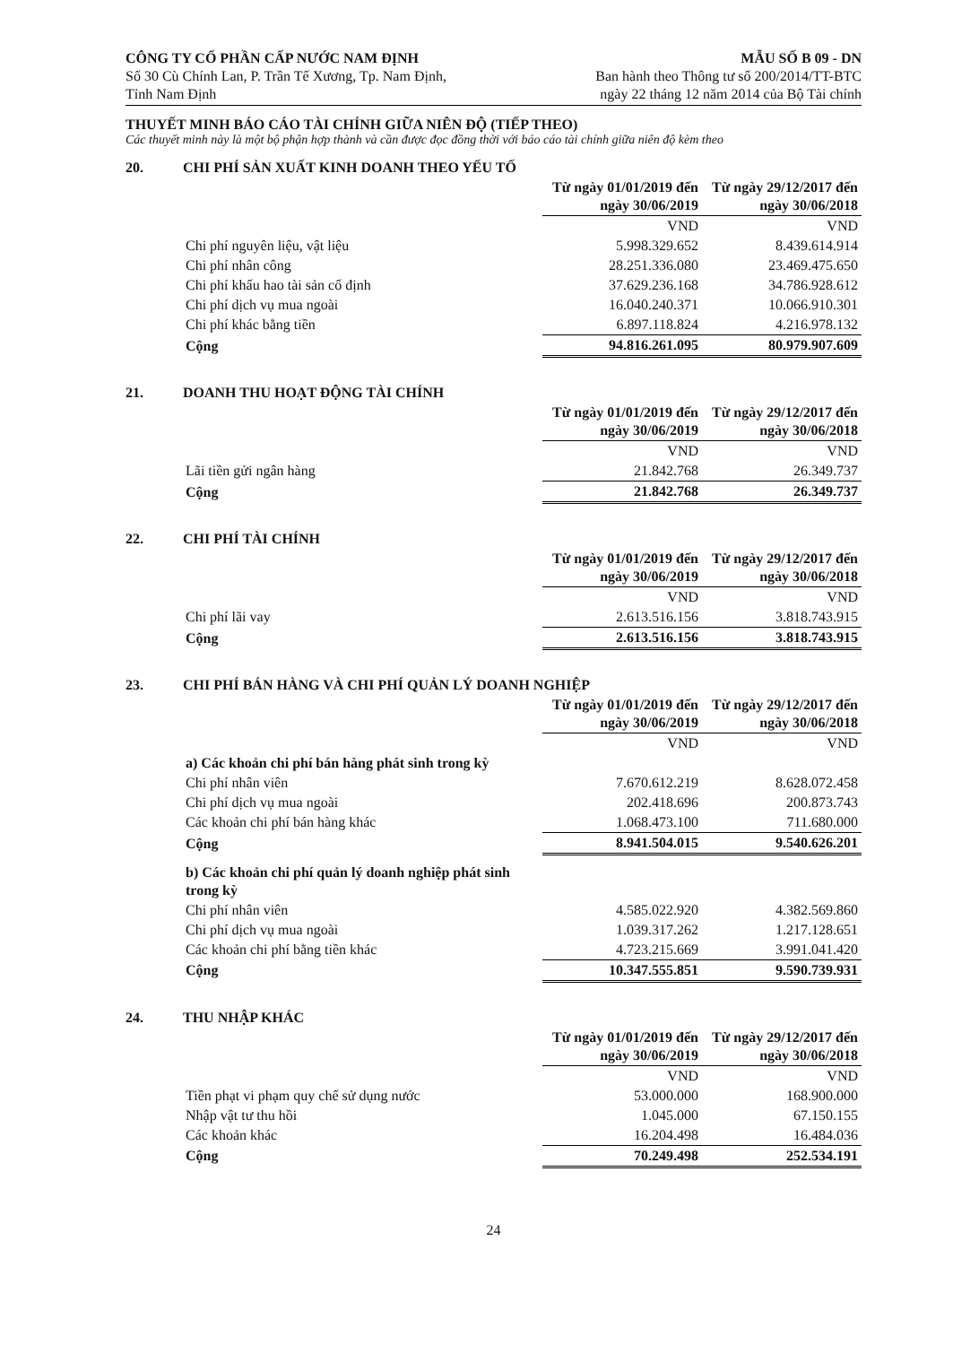CÔNG TY CỔ PHẦN CẤP NƯỚC NAM ĐỊNH
Số 30 Cù Chính Lan, P. Trần Tế Xương, Tp. Nam Định,
Tỉnh Nam Định
MẪU SỐ B 09 - DN
Ban hành theo Thông tư số 200/2014/TT-BTC
ngày 22 tháng 12 năm 2014 của Bộ Tài chính
THUYẾT MINH BÁO CÁO TÀI CHÍNH GIỮA NIÊN ĐỘ (TIẾP THEO)
Các thuyết minh này là một bộ phận hợp thành và cần được đọc đồng thời với báo cáo tài chính giữa niên độ kèm theo
20. CHI PHÍ SẢN XUẤT KINH DOANH THEO YẾU TỐ
| | Từ ngày 01/01/2019 đến ngày 30/06/2019 | Từ ngày 29/12/2017 đến ngày 30/06/2018 |
| | VND | VND |
| Chi phí nguyên liệu, vật liệu | 5.998.329.652 | 8.439.614.914 |
| Chi phí nhân công | 28.251.336.080 | 23.469.475.650 |
| Chi phí khấu hao tài sản cố định | 37.629.236.168 | 34.786.928.612 |
| Chi phí dịch vụ mua ngoài | 16.040.240.371 | 10.066.910.301 |
| Chi phí khác bằng tiền | 6.897.118.824 | 4.216.978.132 |
| Cộng | 94.816.261.095 | 80.979.907.609 |
21. DOANH THU HOẠT ĐỘNG TÀI CHÍNH
| | Từ ngày 01/01/2019 đến ngày 30/06/2019 | Từ ngày 29/12/2017 đến ngày 30/06/2018 |
| | VND | VND |
| Lãi tiền gửi ngân hàng | 21.842.768 | 26.349.737 |
| Cộng | 21.842.768 | 26.349.737 |
22. CHI PHÍ TÀI CHÍNH
| | Từ ngày 01/01/2019 đến ngày 30/06/2019 | Từ ngày 29/12/2017 đến ngày 30/06/2018 |
| | VND | VND |
| Chi phí lãi vay | 2.613.516.156 | 3.818.743.915 |
| Cộng | 2.613.516.156 | 3.818.743.915 |
23. CHI PHÍ BÁN HÀNG VÀ CHI PHÍ QUẢN LÝ DOANH NGHIỆP
| | Từ ngày 01/01/2019 đến ngày 30/06/2019 | Từ ngày 29/12/2017 đến ngày 30/06/2018 |
| | VND | VND |
| a) Các khoản chi phí bán hàng phát sinh trong kỳ | | |
| Chi phí nhân viên | 7.670.612.219 | 8.628.072.458 |
| Chi phí dịch vụ mua ngoài | 202.418.696 | 200.873.743 |
| Các khoản chi phí bán hàng khác | 1.068.473.100 | 711.680.000 |
| Cộng | 8.941.504.015 | 9.540.626.201 |
| b) Các khoản chi phí quản lý doanh nghiệp phát sinh trong kỳ | | |
| Chi phí nhân viên | 4.585.022.920 | 4.382.569.860 |
| Chi phí dịch vụ mua ngoài | 1.039.317.262 | 1.217.128.651 |
| Các khoản chi phí bằng tiền khác | 4.723.215.669 | 3.991.041.420 |
| Cộng | 10.347.555.851 | 9.590.739.931 |
24. THU NHẬP KHÁC
| | Từ ngày 01/01/2019 đến ngày 30/06/2019 | Từ ngày 29/12/2017 đến ngày 30/06/2018 |
| | VND | VND |
| Tiền phạt vi phạm quy chế sử dụng nước | 53.000.000 | 168.900.000 |
| Nhập vật tư thu hồi | 1.045.000 | 67.150.155 |
| Các khoản khác | 16.204.498 | 16.484.036 |
| Cộng | 70.249.498 | 252.534.191 |
24